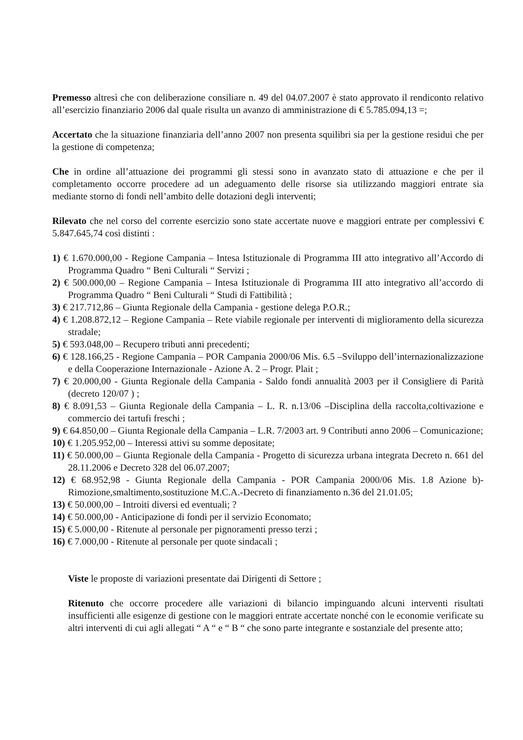Premesso altresì che con deliberazione consiliare n. 49 del 04.07.2007 è stato approvato il rendiconto relativo all’esercizio finanziario 2006 dal quale risulta un avanzo di amministrazione di € 5.785.094,13 =;
Accertato che la situazione finanziaria dell’anno 2007 non presenta squilibri sia per la gestione residui che per la gestione di competenza;
Che in ordine all’attuazione dei programmi gli stessi sono in avanzato stato di attuazione e che per il completamento occorre procedere ad un adeguamento delle risorse sia utilizzando maggiori entrate sia mediante storno di fondi nell’ambito delle dotazioni degli interventi;
Rilevato che nel corso del corrente esercizio sono state accertate nuove e maggiori entrate per complessivi € 5.847.645,74 così distinti :
1) € 1.670.000,00 - Regione Campania – Intesa Istituzionale di Programma III atto integrativo all’Accordo di Programma Quadro “ Beni Culturali “ Servizi ;
2) € 500.000,00 – Regione Campania – Intesa Istituzionale di Programma III atto integrativo all’accordo di Programma Quadro “ Beni Culturali “ Studi di Fattibilità ;
3) € 217.712,86 – Giunta Regionale della Campania - gestione delega P.O.R.;
4) € 1.208.872,12 – Regione Campania – Rete viabile regionale per interventi di miglioramento della sicurezza stradale;
5) € 593.048,00 – Recupero tributi anni precedenti;
6) € 128.166,25 - Regione Campania – POR Campania 2000/06 Mis. 6.5 –Sviluppo dell’internazionalizzazione e della Cooperazione Internazionale - Azione A. 2 – Progr. Plait ;
7) € 20.000,00 - Giunta Regionale della Campania - Saldo fondi annualità 2003 per il Consigliere di Parità (decreto 120/07 ) ;
8) € 8.091,53 – Giunta Regionale della Campania – L. R. n.13/06 –Disciplina della raccolta,coltivazione e commercio dei tartufi freschi ;
9) € 64.850,00 – Giunta Regionale della Campania – L.R. 7/2003 art. 9 Contributi anno 2006 – Comunicazione;
10) € 1.205.952,00 – Interessi attivi su somme depositate;
11) € 50.000,00 – Giunta Regionale della Campania - Progetto di sicurezza urbana integrata Decreto n. 661 del 28.11.2006 e Decreto 328 del 06.07.2007;
12) € 68.952,98 - Giunta Regionale della Campania - POR Campania 2000/06 Mis. 1.8 Azione b)- Rimozione,smaltimento,sostituzione M.C.A.-Decreto di finanziamento n.36 del 21.01.05;
13) € 50.000,00 – Introiti diversi ed eventuali; ?
14) € 50.000,00 - Anticipazione di fondi per il servizio Economato;
15) € 5.000,00 - Ritenute al personale per pignoramenti presso terzi ;
16) € 7.000,00 - Ritenute al personale per quote sindacali ;
Viste le proposte di variazioni presentate dai Dirigenti di Settore ;
Ritenuto che occorre procedere alle variazioni di bilancio impinguando alcuni interventi risultati insufficienti alle esigenze di gestione con le maggiori entrate accertate nonché con le economie verificate su altri interventi di cui agli allegati “ A “ e “ B “ che sono parte integrante e sostanziale del presente atto;